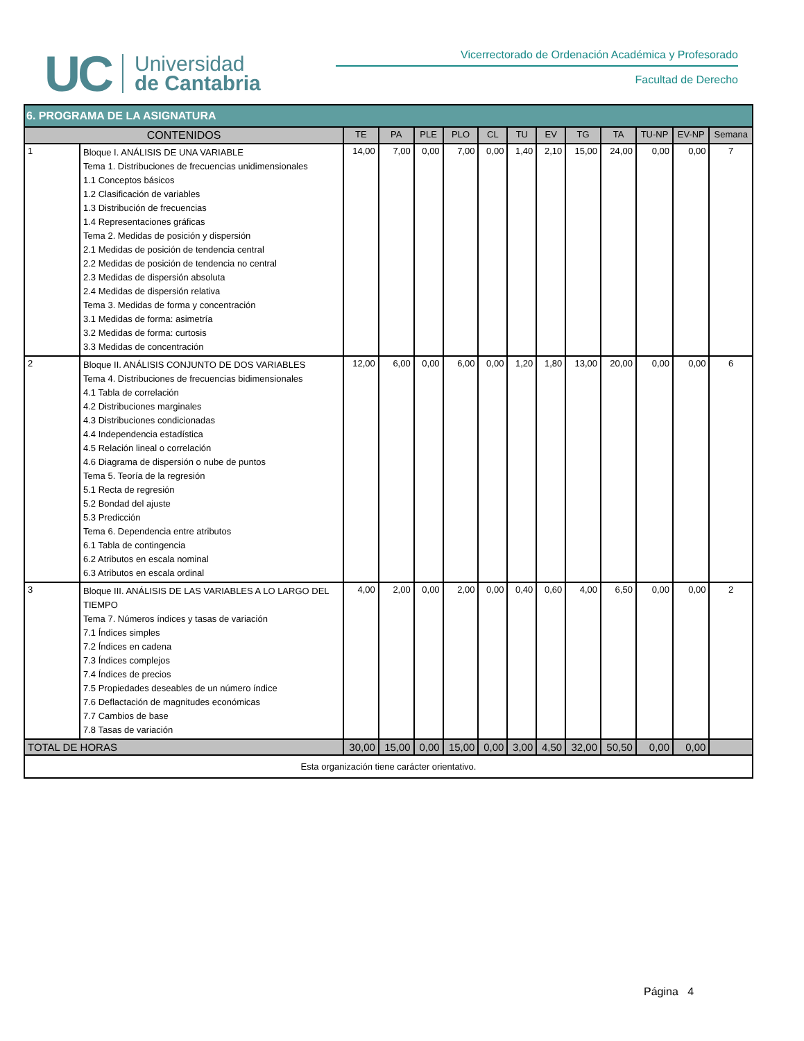UC
Universidad
de Cantabria
Vicerrectorado de Ordenación Académica y Profesorado
Facultad de Derecho
| 6. PROGRAMA DE LA ASIGNATURA | | | | | | | | | | | | | |
| CONTENIDOS | | TE | PA | PLE | PLO | CL | TU | EV | TG | TA | TU-NP | EV-NP | Semana |
| 1 | Bloque I. ANÁLISIS DE UNA VARIABLE Tema 1. Distribuciones de frecuencias unidimensionales 1.1 Conceptos básicos 1.2 Clasificación de variables 1.3 Distribución de frecuencias 1.4 Representaciones gráficas Tema 2. Medidas de posición y dispersión 2.1 Medidas de posición de tendencia central 2.2 Medidas de posición de tendencia no central 2.3 Medidas de dispersión absoluta 2.4 Medidas de dispersión relativa Tema 3. Medidas de forma y concentración 3.1 Medidas de forma: asimetría 3.2 Medidas de forma: curtosis 3.3 Medidas de concentración | 14,00 | 7,00 | 0,00 | 7,00 | 0,00 | 1,40 | 2,10 | 15,00 | 24,00 | 0,00 | 0,00 | 7 |
| 2 | Bloque II. ANÁLISIS CONJUNTO DE DOS VARIABLES Tema 4. Distribuciones de frecuencias bidimensionales 4.1 Tabla de correlación 4.2 Distribuciones marginales 4.3 Distribuciones condicionadas 4.4 Independencia estadística 4.5 Relación lineal o correlación 4.6 Diagrama de dispersión o nube de puntos Tema 5. Teoría de la regresión 5.1 Recta de regresión 5.2 Bondad del ajuste 5.3 Predicción Tema 6. Dependencia entre atributos 6.1 Tabla de contingencia 6.2 Atributos en escala nominal 6.3 Atributos en escala ordinal | 12,00 | 6,00 | 0,00 | 6,00 | 0,00 | 1,20 | 1,80 | 13,00 | 20,00 | 0,00 | 0,00 | 6 |
| 3 | Bloque III. ANÁLISIS DE LAS VARIABLES A LO LARGO DEL TIEMPO Tema 7. Números índices y tasas de variación 7.1 Índices simples 7.2 Índices en cadena 7.3 Índices complejos 7.4 Índices de precios 7.5 Propiedades deseables de un número índice 7.6 Deflactación de magnitudes económicas 7.7 Cambios de base 7.8 Tasas de variación | 4,00 | 2,00 | 0,00 | 2,00 | 0,00 | 0,40 | 0,60 | 4,00 | 6,50 | 0,00 | 0,00 | 2 |
| TOTAL DE HORAS | | 30,00 | 15,00 | 0,00 | 15,00 | 0,00 | 3,00 | 4,50 | 32,00 | 50,50 | 0,00 | 0,00 | |
| Esta organización tiene carácter orientativo. | | | | | | | | | | | | | |
Página 4